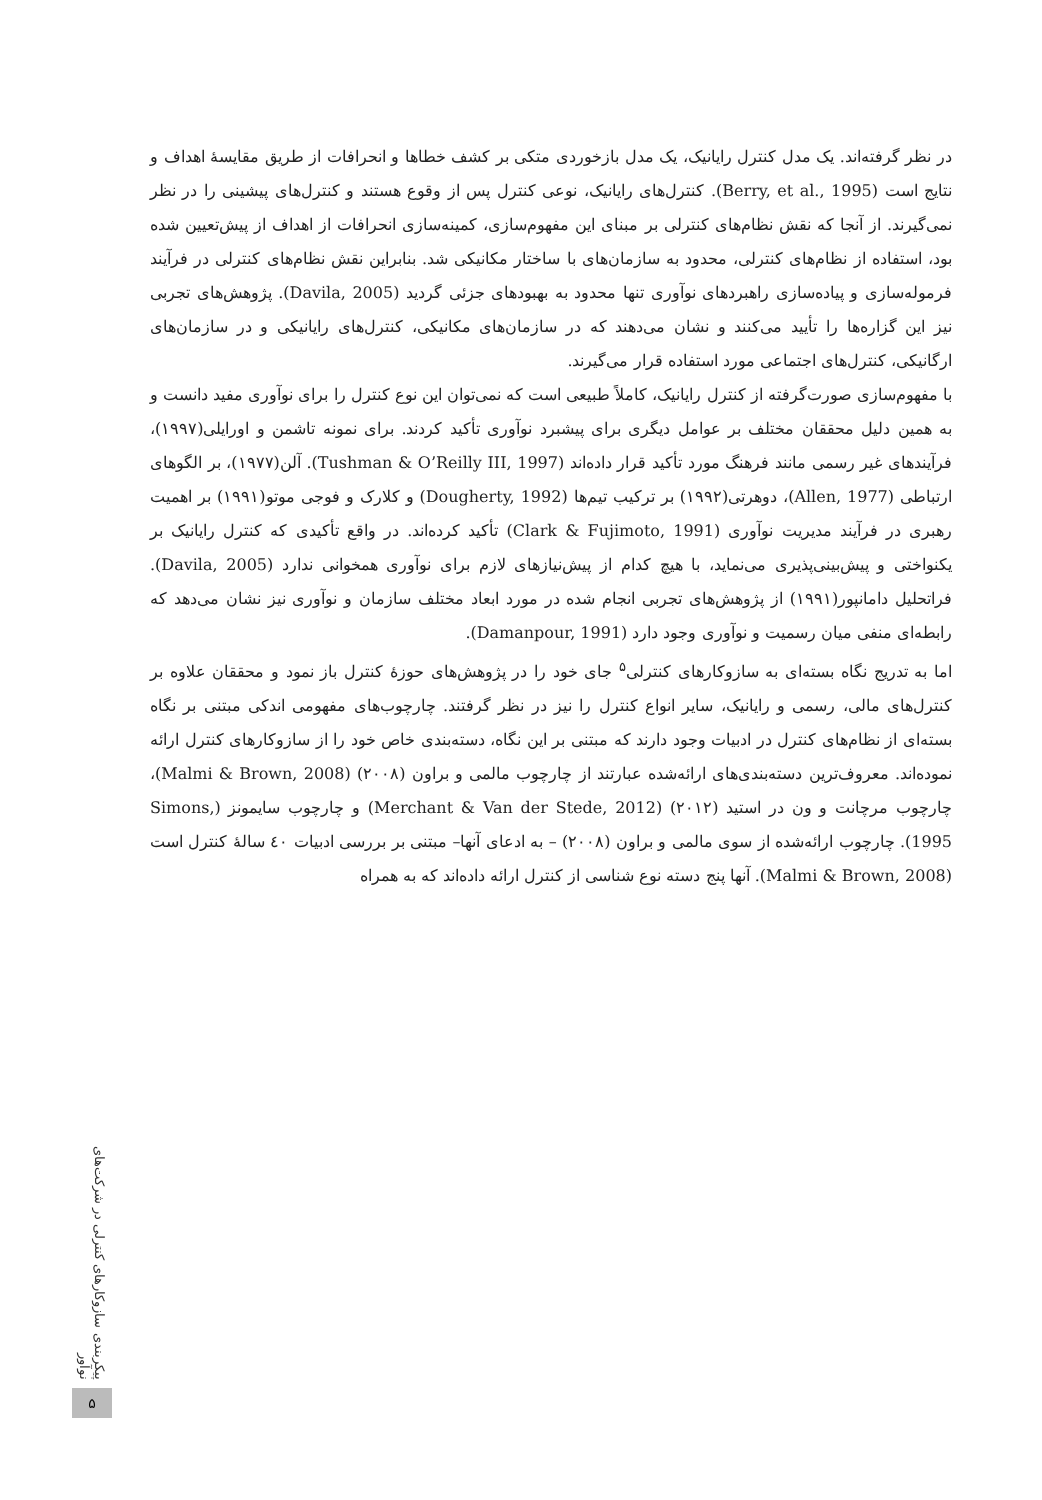در نظر گرفته‌اند. یک مدل کنترل رایانیک، یک مدل بازخوردی متکی بر کشف خطاها و انحرافات از طریق مقایسهٔ اهداف و نتایج است (Berry, et al., 1995). کنترل‌های رایانیک، نوعی کنترل پس از وقوع هستند و کنترل‌های پیشینی را در نظر نمی‌گیرند. از آنجا که نقش نظام‌های کنترلی بر مبنای این مفهوم‌سازی، کمینه‌سازی انحرافات از اهداف از پیش‌تعیین شده بود، استفاده از نظام‌های کنترلی، محدود به سازمان‌های با ساختار مکانیکی شد. بنابراین نقش نظام‌های کنترلی در فرآیند فرموله‌سازی و پیاده‌سازی راهبردهای نوآوری تنها محدود به بهبودهای جزئی گردید (Davila, 2005). پژوهش‌های تجربی نیز این گزاره‌ها را تأیید می‌کنند و نشان می‌دهند که در سازمان‌های مکانیکی، کنترل‌های رایانیکی و در سازمان‌های ارگانیکی، کنترل‌های اجتماعی مورد استفاده قرار می‌گیرند.
با مفهوم‌سازی صورت‌گرفته از کنترل رایانیک، کاملاً طبیعی است که نمی‌توان این نوع کنترل را برای نوآوری مفید دانست و به همین دلیل محققان مختلف بر عوامل دیگری برای پیشبرد نوآوری تأکید کردند. برای نمونه تاشمن و اورایلی(۱۹۹۷)، فرآیندهای غیر رسمی مانند فرهنگ مورد تأکید قرار داده‌اند (Tushman & O’Reilly III, 1997). آلن(۱۹۷۷)، بر الگوهای ارتباطی (Allen, 1977)، دوهرتی(۱۹۹۲) بر ترکیب تیم‌ها (Dougherty, 1992) و کلارک و فوجی موتو(۱۹۹۱) بر اهمیت رهبری در فرآیند مدیریت نوآوری (Clark & Fujimoto, 1991) تأکید کرده‌اند. در واقع تأکیدی که کنترل رایانیک بر یکنواختی و پیش‌بینی‌پذیری می‌نماید، با هیچ کدام از پیش‌نیازهای لازم برای نوآوری همخوانی ندارد (Davila, 2005). فراتحلیل دامانپور(۱۹۹۱) از پژوهش‌های تجربی انجام شده در مورد ابعاد مختلف سازمان و نوآوری نیز نشان می‌دهد که رابطه‌ای منفی میان رسمیت و نوآوری وجود دارد (Damanpour, 1991).
اما به تدریج نگاه بسته‌ای به سازوکارهای کنترلی<sup>۵</sup> جای خود را در پژوهش‌های حوزهٔ کنترل باز نمود و محققان علاوه بر کنترل‌های مالی، رسمی و رایانیک، سایر انواع کنترل را نیز در نظر گرفتند. چارچوب‌های مفهومی اندکی مبتنی بر نگاه بسته‌ای از نظام‌های کنترل در ادبیات وجود دارند که مبتنی بر این نگاه، دسته‌بندی خاص خود را از سازوکارهای کنترل ارائه نموده‌اند. معروف‌ترین دسته‌بندی‌های ارائه‌شده عبارتند از چارچوب مالمی و براون (۲۰۰۸) (Malmi & Brown, 2008)، چارچوب مرچانت و ون در استید (۲۰۱۲) (Merchant & Van der Stede, 2012) و چارچوب سایمونز (Simons, 1995). چارچوب ارائه‌شده از سوی مالمی و براون (۲۰۰۸) – به ادعای آنها– مبتنی بر بررسی ادبیات ٤٠ سالهٔ کنترل است (Malmi & Brown, 2008). آنها پنج دسته نوع شناسی از کنترل ارائه داده‌اند که به همراه
پیکربندی سازوکارهای کنترلی در شرکت‌های نوآور
۵